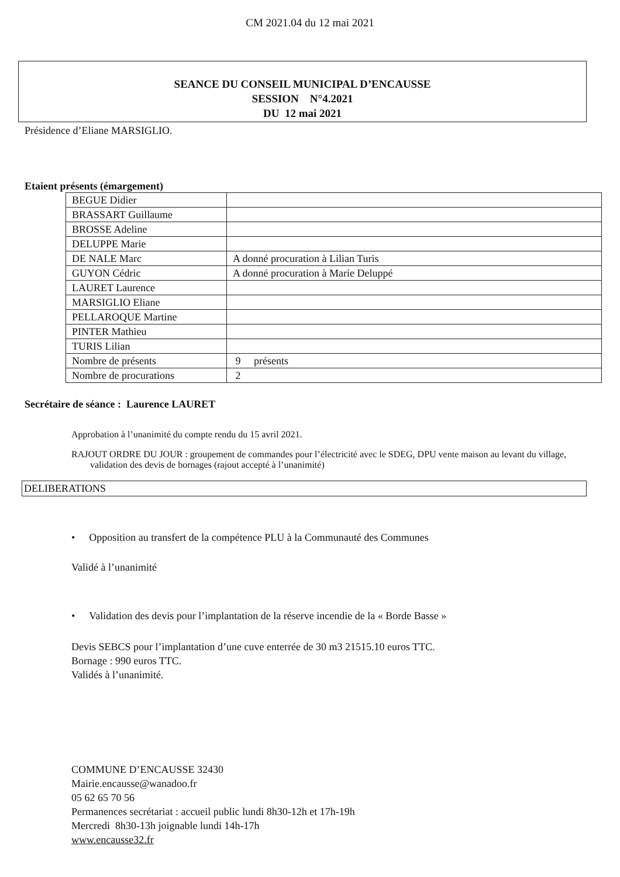CM 2021.04 du 12 mai 2021
SEANCE DU CONSEIL MUNICIPAL D’ENCAUSSE
SESSION N°4.2021
DU 12 mai 2021
Présidence d’Eliane MARSIGLIO.
Etaient présents (émargement)
| BEGUE Didier | |
| BRASSART Guillaume | |
| BROSSE Adeline | |
| DELUPPE Marie | |
| DE NALE Marc | A donné procuration à Lilian Turis |
| GUYON Cédric | A donné procuration à Marie Deluppé |
| LAURET Laurence | |
| MARSIGLIO Eliane | |
| PELLAROQUE Martine | |
| PINTER Mathieu | |
| TURIS Lilian | |
| Nombre de présents | 9 présents |
| Nombre de procurations | 2 |
Secrétaire de séance : Laurence LAURET
Approbation à l’unanimité du compte rendu du 15 avril 2021.
RAJOUT ORDRE DU JOUR : groupement de commandes pour l’électricité avec le SDEG, DPU vente maison au levant du village, validation des devis de bornages (rajout accepté à l’unanimité)
DELIBERATIONS
• Opposition au transfert de la compétence PLU à la Communauté des Communes
Validé à l’unanimité
• Validation des devis pour l’implantation de la réserve incendie de la « Borde Basse »
Devis SEBCS pour l’implantation d’une cuve enterrée de 30 m3 21515.10 euros TTC.
Bornage : 990 euros TTC.
Validés à l’unanimité.
COMMUNE D’ENCAUSSE 32430
Mairie.encausse@wanadoo.fr
05 62 65 70 56
Permanences secrétariat : accueil public lundi 8h30-12h et 17h-19h
Mercredi 8h30-13h joignable lundi 14h-17h
www.encausse32.fr